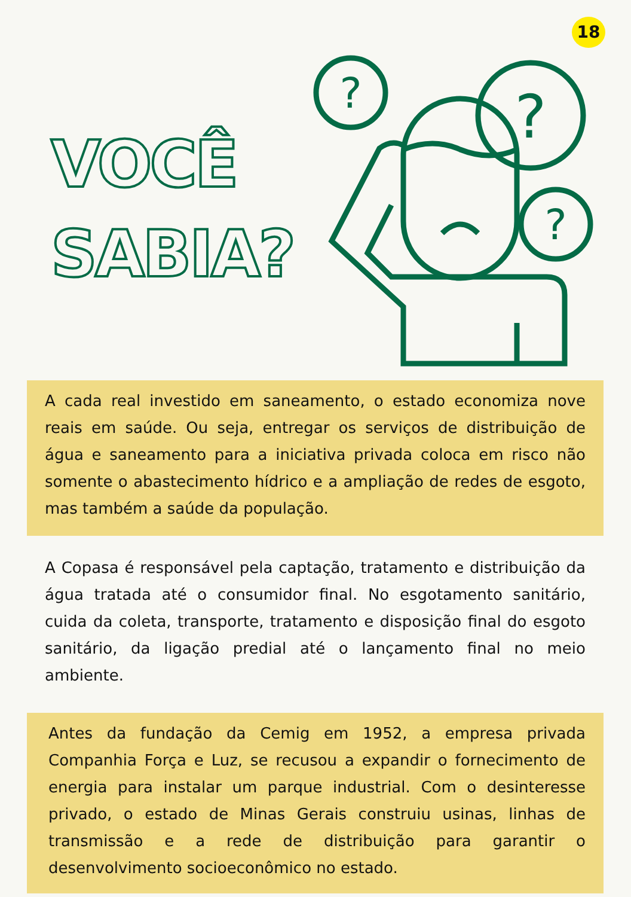18
VOCÊ
SABIA?
?
?
?
A cada real investido em saneamento, o estado economiza nove reais em saúde. Ou seja, entregar os serviços de distribuição de água e saneamento para a iniciativa privada coloca em risco não somente o abastecimento hídrico e a ampliação de redes de esgoto, mas também a saúde da população.
A Copasa é responsável pela captação, tratamento e distribuição da água tratada até o consumidor final. No esgotamento sanitário, cuida da coleta, transporte, tratamento e disposição final do esgoto sanitário, da ligação predial até o lançamento final no meio ambiente.
Antes da fundação da Cemig em 1952, a empresa privada Companhia Força e Luz, se recusou a expandir o fornecimento de energia para instalar um parque industrial. Com o desinteresse privado, o estado de Minas Gerais construiu usinas, linhas de transmissão e a rede de distribuição para garantir o desenvolvimento socioeconômico no estado.